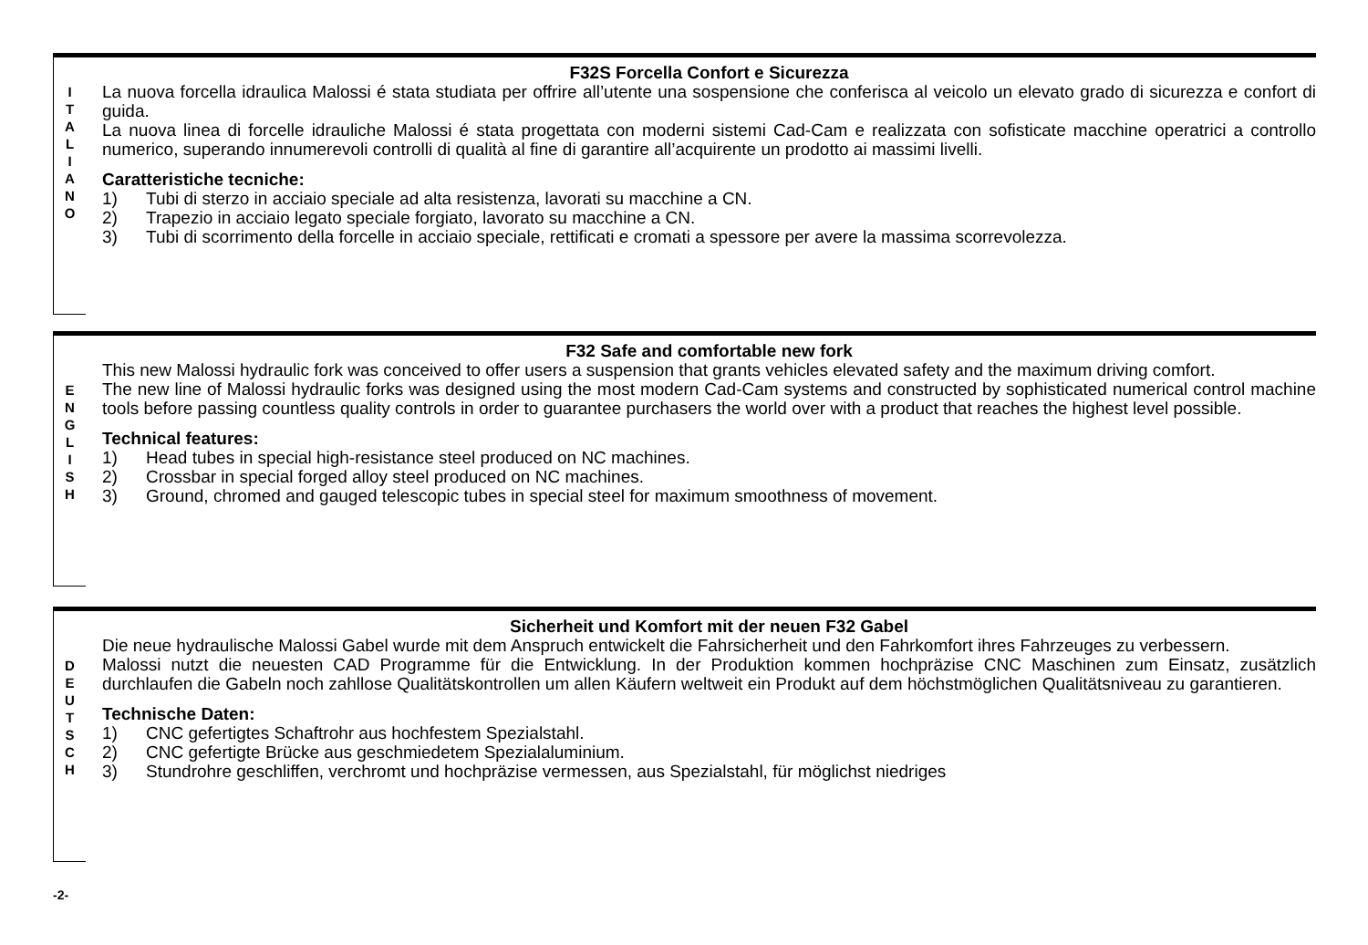I
T
A
L
I
A
N
O
F32S Forcella Confort e Sicurezza
La nuova forcella idraulica Malossi é stata studiata per offrire all’utente una sospensione che conferisca al veicolo un elevato grado di sicurezza e confort di guida.
La nuova linea di forcelle idrauliche Malossi é stata progettata con moderni sistemi Cad-Cam e realizzata con sofisticate macchine operatrici a controllo numerico, superando innumerevoli controlli di qualità al fine di garantire all’acquirente un prodotto ai massimi livelli.
Caratteristiche tecniche:
1) Tubi di sterzo in acciaio speciale ad alta resistenza, lavorati su macchine a CN.
2) Trapezio in acciaio legato speciale forgiato, lavorato su macchine a CN.
3) Tubi di scorrimento della forcelle in acciaio speciale, rettificati e cromati a spessore per avere la massima scorrevolezza.
E
N
G
L
I
S
H
F32 Safe and comfortable new fork
This new Malossi hydraulic fork was conceived to offer users a suspension that grants vehicles elevated safety and the maximum driving comfort.
The new line of Malossi hydraulic forks was designed using the most modern Cad-Cam systems and constructed by sophisticated numerical control machine tools before passing countless quality controls in order to guarantee purchasers the world over with a product that reaches the highest level possible.
Technical features:
1) Head tubes in special high-resistance steel produced on NC machines.
2) Crossbar in special forged alloy steel produced on NC machines.
3) Ground, chromed and gauged telescopic tubes in special steel for maximum smoothness of movement.
D
E
U
T
S
C
H
Sicherheit und Komfort mit der neuen F32 Gabel
Die neue hydraulische Malossi Gabel wurde mit dem Anspruch entwickelt die Fahrsicherheit und den Fahrkomfort ihres Fahrzeuges zu verbessern.
Malossi nutzt die neuesten CAD Programme für die Entwicklung. In der Produktion kommen hochpräzise CNC Maschinen zum Einsatz, zusätzlich durchlaufen die Gabeln noch zahllose Qualitätskontrollen um allen Käufern weltweit ein Produkt auf dem höchstmöglichen Qualitätsniveau zu garantieren.
Technische Daten:
1) CNC gefertigtes Schaftrohr aus hochfestem Spezialstahl.
2) CNC gefertigte Brücke aus geschmiedetem Spezialaluminium.
3) Stundrohre geschliffen, verchromt und hochpräzise vermessen, aus Spezialstahl, für möglichst niedriges
-2-